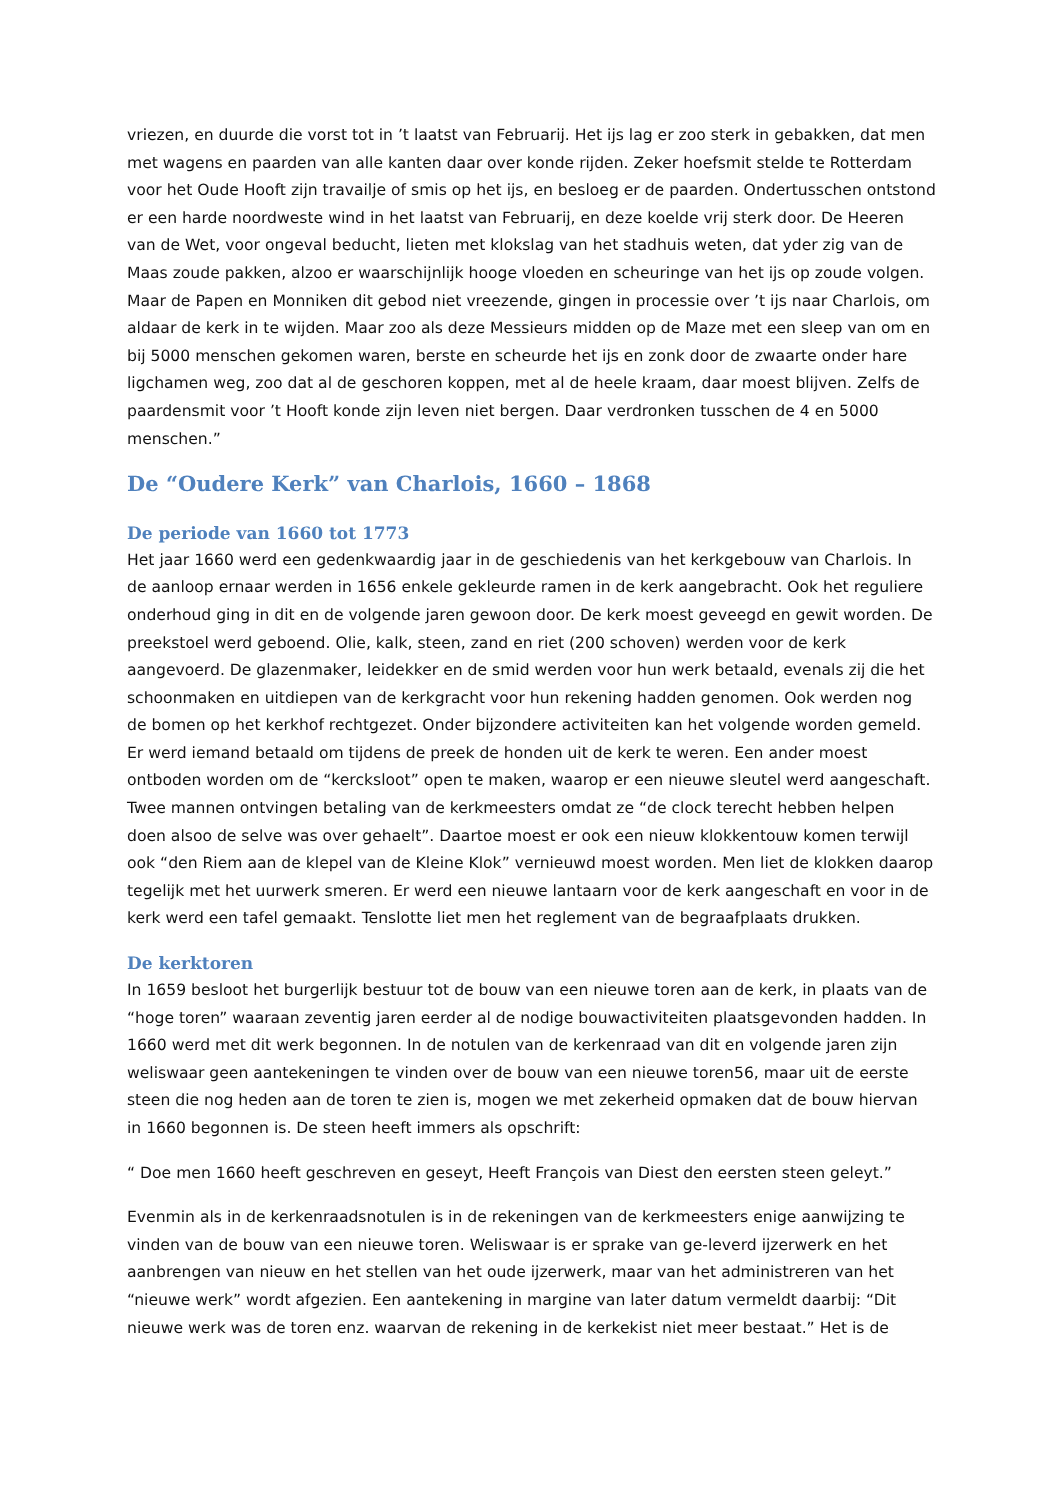vriezen, en duurde die vorst tot in ’t laatst van Februarij. Het ijs lag er zoo sterk in gebakken, dat men met wagens en paarden van alle kanten daar over konde rijden. Zeker hoefsmit stelde te Rotterdam voor het Oude Hooft zijn travailje of smis op het ijs, en besloeg er de paarden. Ondertusschen ontstond er een harde noordweste wind in het laatst van Februarij, en deze koelde vrij sterk door. De Heeren van de Wet, voor ongeval beducht, lieten met klokslag van het stadhuis weten, dat yder zig van de Maas zoude pakken, alzoo er waarschijnlijk hooge vloeden en scheuringe van het ijs op zoude volgen. Maar de Papen en Monniken dit gebod niet vreezende, gingen in processie over ’t ijs naar Charlois, om aldaar de kerk in te wijden. Maar zoo als deze Messieurs midden op de Maze met een sleep van om en bij 5000 menschen gekomen waren, berste en scheurde het ijs en zonk door de zwaarte onder hare ligchamen weg, zoo dat al de geschoren koppen, met al de heele kraam, daar moest blijven. Zelfs de paardensmit voor ’t Hooft konde zijn leven niet bergen. Daar verdronken tusschen de 4 en 5000 menschen.”
De “Oudere Kerk” van Charlois, 1660 – 1868
De periode van 1660 tot 1773
Het jaar 1660 werd een gedenkwaardig jaar in de geschiedenis van het kerkgebouw van Charlois. In de aanloop ernaar werden in 1656 enkele gekleurde ramen in de kerk aangebracht. Ook het reguliere onderhoud ging in dit en de volgende jaren gewoon door. De kerk moest geveegd en gewit worden. De preekstoel werd geboend. Olie, kalk, steen, zand en riet (200 schoven) werden voor de kerk aangevoerd. De glazenmaker, leidekker en de smid werden voor hun werk betaald, evenals zij die het schoonmaken en uitdiepen van de kerkgracht voor hun rekening hadden genomen. Ook werden nog de bomen op het kerkhof rechtgezet. Onder bijzondere activiteiten kan het volgende worden gemeld. Er werd iemand betaald om tijdens de preek de honden uit de kerk te weren. Een ander moest ontboden worden om de “kercksloot” open te maken, waarop er een nieuwe sleutel werd aangeschaft. Twee mannen ontvingen betaling van de kerkmeesters omdat ze “de clock terecht hebben helpen doen alsoo de selve was over gehaelt”. Daartoe moest er ook een nieuw klokkentouw komen terwijl ook “den Riem aan de klepel van de Kleine Klok” vernieuwd moest worden. Men liet de klokken daarop tegelijk met het uurwerk smeren. Er werd een nieuwe lantaarn voor de kerk aangeschaft en voor in de kerk werd een tafel gemaakt. Tenslotte liet men het reglement van de begraafplaats drukken.
De kerktoren
In 1659 besloot het burgerlijk bestuur tot de bouw van een nieuwe toren aan de kerk, in plaats van de “hoge toren” waaraan zeventig jaren eerder al de nodige bouwactiviteiten plaatsgevonden hadden. In 1660 werd met dit werk begonnen. In de notulen van de kerkenraad van dit en volgende jaren zijn weliswaar geen aantekeningen te vinden over de bouw van een nieuwe toren56, maar uit de eerste steen die nog heden aan de toren te zien is, mogen we met zekerheid opmaken dat de bouw hiervan in 1660 begonnen is. De steen heeft immers als opschrift:
“ Doe men 1660 heeft geschreven en geseyt, Heeft François van Diest den eersten steen geleyt.”
Evenmin als in de kerkenraadsnotulen is in de rekeningen van de kerkmeesters enige aanwijzing te vinden van de bouw van een nieuwe toren. Weliswaar is er sprake van ge-leverd ijzerwerk en het aanbrengen van nieuw en het stellen van het oude ijzerwerk, maar van het administreren van het “nieuwe werk” wordt afgezien. Een aantekening in margine van later datum vermeldt daarbij: “Dit nieuwe werk was de toren enz. waarvan de rekening in de kerkekist niet meer bestaat.” Het is de